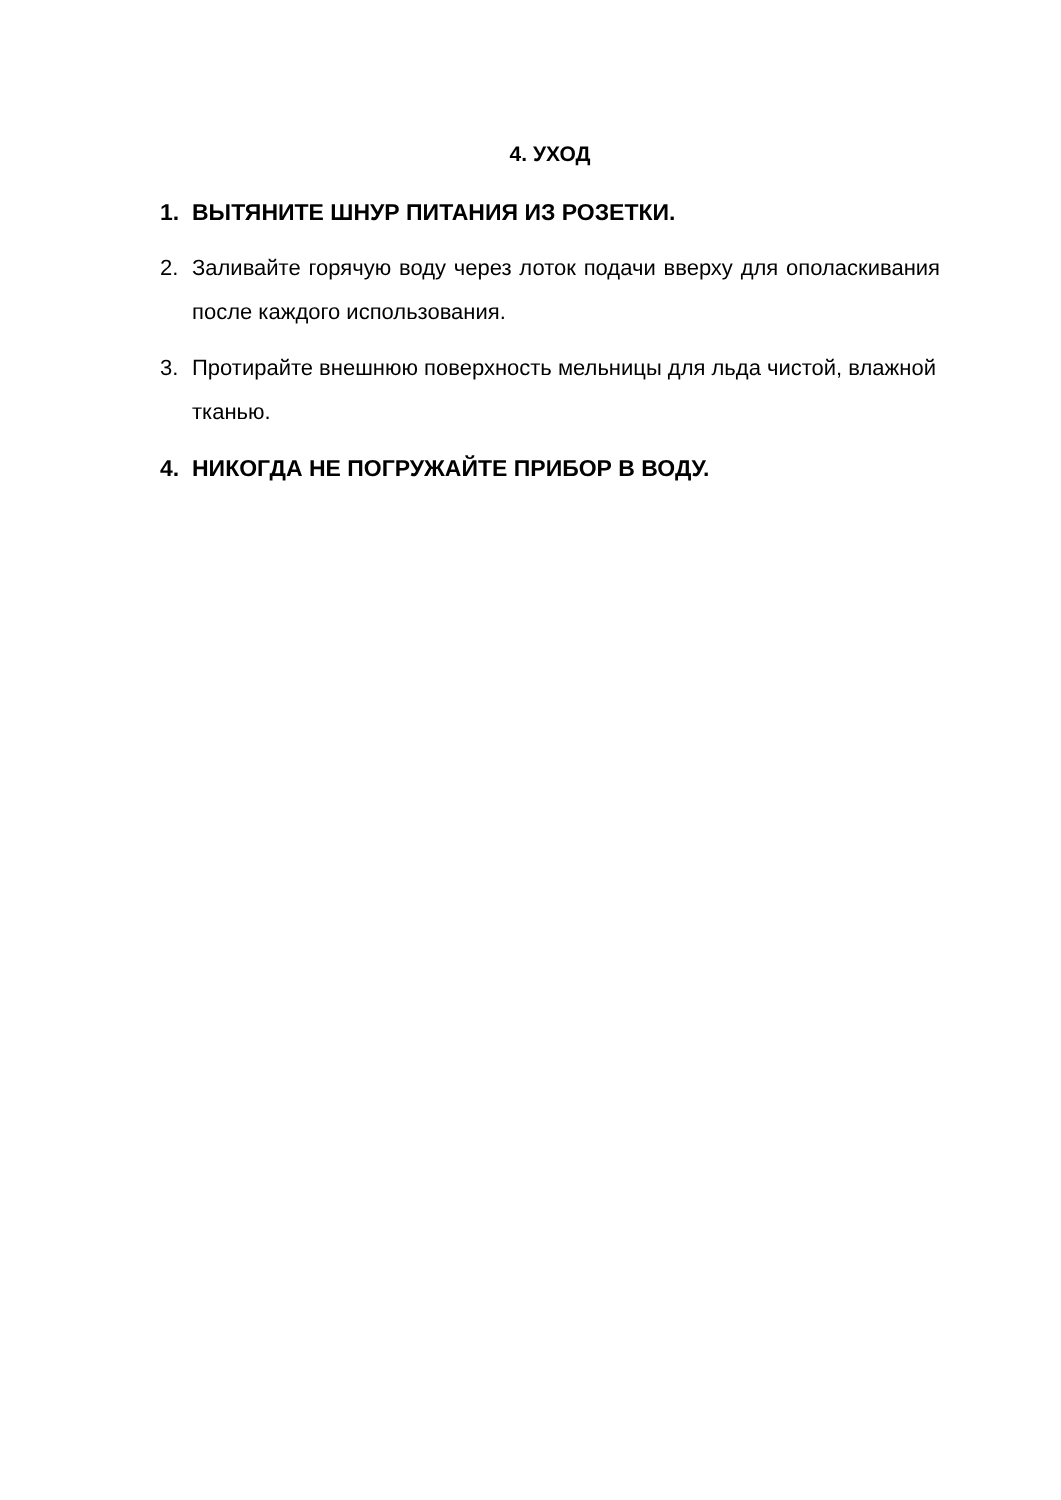4. УХОД
1. ВЫТЯНИТЕ ШНУР ПИТАНИЯ ИЗ РОЗЕТКИ.
2. Заливайте горячую воду через лоток подачи вверху для ополаскивания после каждого использования.
3. Протирайте внешнюю поверхность мельницы для льда чистой, влажной тканью.
4. НИКОГДА НЕ ПОГРУЖАЙТЕ ПРИБОР В ВОДУ.